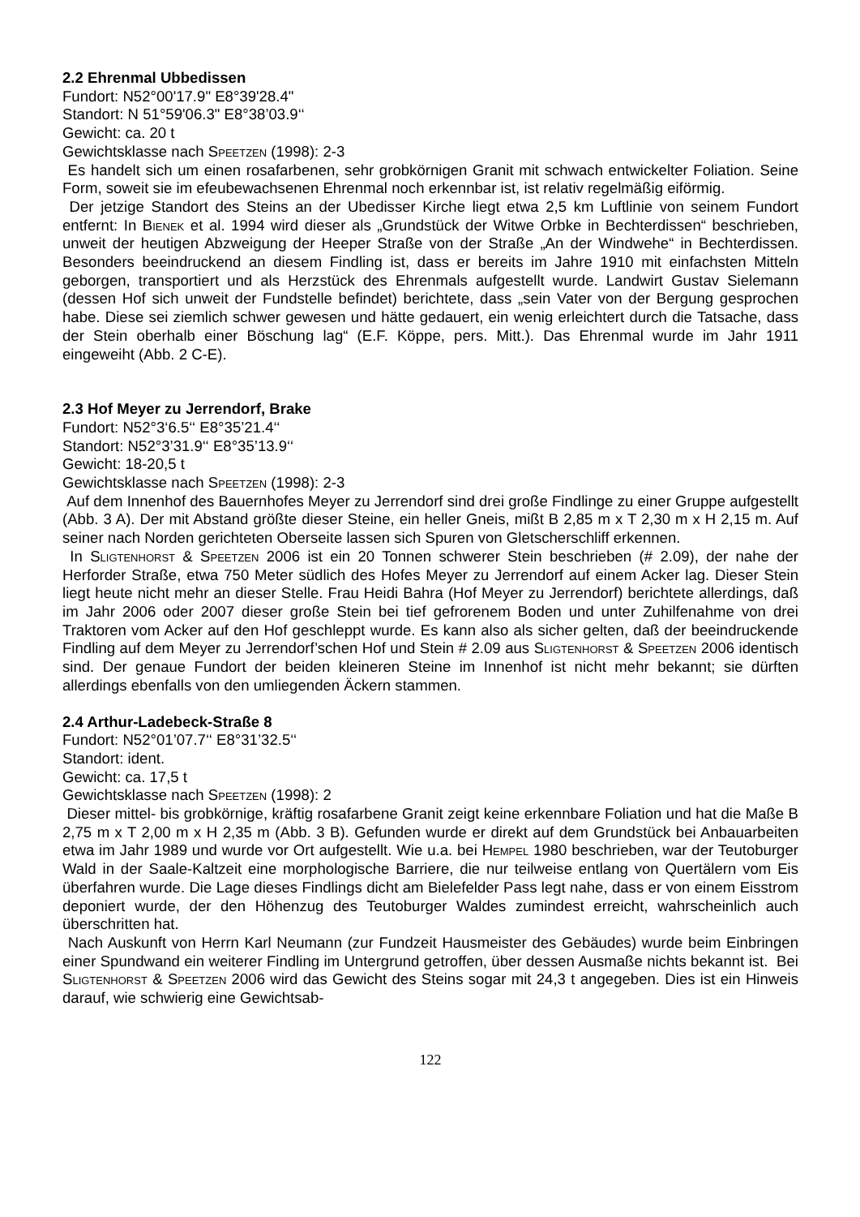2.2 Ehrenmal Ubbedissen
Fundort: N52°00'17.9" E8°39'28.4"
Standort: N 51°59'06.3" E8°38’03.9‘‘
Gewicht: ca. 20 t
Gewichtsklasse nach Speetzen (1998): 2-3
Es handelt sich um einen rosafarbenen, sehr grobkörnigen Granit mit schwach entwickelter Foliation. Seine Form, soweit sie im efeubewachsenen Ehrenmal noch erkennbar ist, ist relativ regelmäßig eiförmig.
Der jetzige Standort des Steins an der Ubedisser Kirche liegt etwa 2,5 km Luftlinie von seinem Fundort entfernt: In Bienek et al. 1994 wird dieser als „Grundstück der Witwe Orbke in Bechterdissen“ beschrieben, unweit der heutigen Abzweigung der Heeper Straße von der Straße „An der Windwehe“ in Bechterdissen. Besonders beeindruckend an diesem Findling ist, dass er bereits im Jahre 1910 mit einfachsten Mitteln geborgen, transportiert und als Herzstück des Ehrenmals aufgestellt wurde. Landwirt Gustav Sielemann (dessen Hof sich unweit der Fundstelle befindet) berichtete, dass „sein Vater von der Bergung gesprochen habe. Diese sei ziemlich schwer gewesen und hätte gedauert, ein wenig erleichtert durch die Tatsache, dass der Stein oberhalb einer Böschung lag“ (E.F. Köppe, pers. Mitt.). Das Ehrenmal wurde im Jahr 1911 eingeweiht (Abb. 2 C-E).
2.3 Hof Meyer zu Jerrendorf, Brake
Fundort: N52°3‘6.5‘‘ E8°35’21.4‘‘
Standort: N52°3’31.9‘‘ E8°35’13.9‘‘
Gewicht: 18-20,5 t
Gewichtsklasse nach Speetzen (1998): 2-3
Auf dem Innenhof des Bauernhofes Meyer zu Jerrendorf sind drei große Findlinge zu einer Gruppe aufgestellt (Abb. 3 A). Der mit Abstand größte dieser Steine, ein heller Gneis, mißt B 2,85 m x T 2,30 m x H 2,15 m. Auf seiner nach Norden gerichteten Oberseite lassen sich Spuren von Gletscherschliff erkennen.
In Sligtenhorst & Speetzen 2006 ist ein 20 Tonnen schwerer Stein beschrieben (# 2.09), der nahe der Herforder Straße, etwa 750 Meter südlich des Hofes Meyer zu Jerrendorf auf einem Acker lag. Dieser Stein liegt heute nicht mehr an dieser Stelle. Frau Heidi Bahra (Hof Meyer zu Jerrendorf) berichtete allerdings, daß im Jahr 2006 oder 2007 dieser große Stein bei tief gefrorenem Boden und unter Zuhilfenahme von drei Traktoren vom Acker auf den Hof geschleppt wurde. Es kann also als sicher gelten, daß der beeindruckende Findling auf dem Meyer zu Jerrendorf’schen Hof und Stein # 2.09 aus Sligtenhorst & Speetzen 2006 identisch sind. Der genaue Fundort der beiden kleineren Steine im Innenhof ist nicht mehr bekannt; sie dürften allerdings ebenfalls von den umliegenden Äckern stammen.
2.4 Arthur-Ladebeck-Straße 8
Fundort: N52°01’07.7‘‘ E8°31’32.5‘‘
Standort: ident.
Gewicht: ca. 17,5 t
Gewichtsklasse nach Speetzen (1998): 2
Dieser mittel- bis grobkörnige, kräftig rosafarbene Granit zeigt keine erkennbare Foliation und hat die Maße B 2,75 m x T 2,00 m x H 2,35 m (Abb. 3 B). Gefunden wurde er direkt auf dem Grundstück bei Anbauarbeiten etwa im Jahr 1989 und wurde vor Ort aufgestellt. Wie u.a. bei Hempel 1980 beschrieben, war der Teutoburger Wald in der Saale-Kaltzeit eine morphologische Barriere, die nur teilweise entlang von Quertälern vom Eis überfahren wurde. Die Lage dieses Findlings dicht am Bielefelder Pass legt nahe, dass er von einem Eisstrom deponiert wurde, der den Höhenzug des Teutoburger Waldes zumindest erreicht, wahrscheinlich auch überschritten hat.
Nach Auskunft von Herrn Karl Neumann (zur Fundzeit Hausmeister des Gebäudes) wurde beim Einbringen einer Spundwand ein weiterer Findling im Untergrund getroffen, über dessen Ausmaße nichts bekannt ist. Bei Sligtenhorst & Speetzen 2006 wird das Gewicht des Steins sogar mit 24,3 t angegeben. Dies ist ein Hinweis darauf, wie schwierig eine Gewichtsab-
122